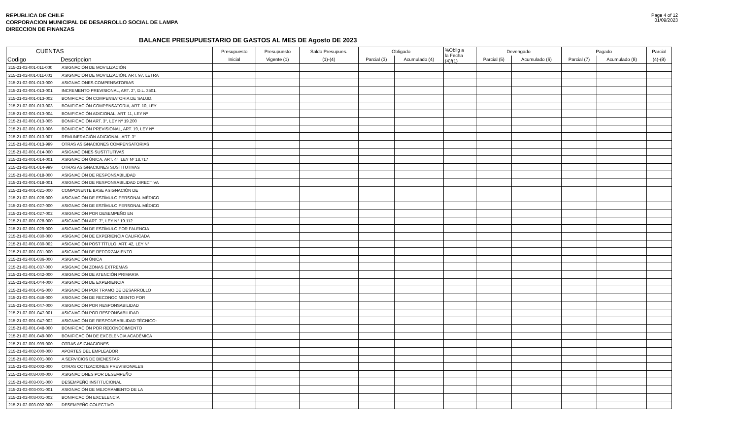Page 4 of 12
01/09/2023
REPUBLICA DE CHILE
CORPORACION MUNICIPAL DE DESARROLLO SOCIAL DE LAMPA
DIRECCION DE FINANZAS
BALANCE PRESUPUESTARIO DE GASTOS AL MES DE Agosto DE 2023
| CUENTAS | | Presupuesto | Presupuesto | Saldo Presupues. | Obligado | | %Oblig a la Fecha (4)/(1) | Devengado | | Pagado | | Parcial |
| --- | --- | --- | --- | --- | --- | --- | --- | --- | --- | --- | --- | --- |
| Codigo | Descripcion | Inicial | Vigente (1) | (1)-(4) | Parcial (3) | Acumulado (4) | | Parcial (5) | Acumulado (6) | Parcial (7) | Acumulado (8) | (4)-(8) |
| 215-21-02-001-011-000 | ASIGNACIÓN DE MOVILIZACIÓN | | | | | | | | | | | |
| 215-21-02-001-011-001 | ASIGNACIÓN DE MOVILIZACIÓN, ART. 97, LETRA | | | | | | | | | | | |
| 215-21-02-001-013-000 | ASIGNACIONES COMPENSATORIAS | | | | | | | | | | | |
| 215-21-02-001-013-001 | INCREMENTO PREVISIONAL, ART. 2°, D.L. 3501, | | | | | | | | | | | |
| 215-21-02-001-013-002 | BONIFICACIÓN COMPENSATORIA DE SALUD, | | | | | | | | | | | |
| 215-21-02-001-013-003 | BONIFICACIÓN COMPENSATORIA, ART. 10, LEY | | | | | | | | | | | |
| 215-21-02-001-013-004 | BONIFICACIÓN ADICIONAL, ART. 11, LEY Nº | | | | | | | | | | | |
| 215-21-02-001-013-005 | BONIFICACIÓN ART. 3°, LEY Nº 19.200 | | | | | | | | | | | |
| 215-21-02-001-013-006 | BONIFICACIÓN PREVISIONAL, ART. 19, LEY Nº | | | | | | | | | | | |
| 215-21-02-001-013-007 | REMUNERACIÓN ADICIONAL, ART. 3° | | | | | | | | | | | |
| 215-21-02-001-013-999 | OTRAS ASIGNACIONES COMPENSATORIAS | | | | | | | | | | | |
| 215-21-02-001-014-000 | ASIGNACIONES SUSTITUTIVAS | | | | | | | | | | | |
| 215-21-02-001-014-001 | ASIGNACIÓN ÚNICA, ART. 4°, LEY Nº 18.717 | | | | | | | | | | | |
| 215-21-02-001-014-999 | OTRAS ASIGNACIONES SUSTITUTIVAS | | | | | | | | | | | |
| 215-21-02-001-018-000 | ASIGNACIÓN DE RESPONSABILIDAD | | | | | | | | | | | |
| 215-21-02-001-018-001 | ASIGNACIÓN DE RESPONSABILIDAD DIRECTIVA | | | | | | | | | | | |
| 215-21-02-001-021-000 | COMPONENTE BASE ASIGNACIÓN DE | | | | | | | | | | | |
| 215-21-02-001-026-000 | ASIGNACIÓN DE ESTÍMULO PERSONAL MÉDICO | | | | | | | | | | | |
| 215-21-02-001-027-000 | ASIGNACIÓN DE ESTÍMULO PERSONAL MÉDICO | | | | | | | | | | | |
| 215-21-02-001-027-002 | ASIGNACIÓN POR DESEMPEÑO EN | | | | | | | | | | | |
| 215-21-02-001-028-000 | ASIGNACIÓN ART. 7°, LEY N° 19.112 | | | | | | | | | | | |
| 215-21-02-001-029-000 | ASIGNACIÓN DE ESTÍMULO POR FALENCIA | | | | | | | | | | | |
| 215-21-02-001-030-000 | ASIGNACIÓN DE EXPERIENCIA CALIFICADA | | | | | | | | | | | |
| 215-21-02-001-030-002 | ASIGNACIÓN POST TÍTULO, ART. 42, LEY N° | | | | | | | | | | | |
| 215-21-02-001-031-000 | ASIGNACIÓN DE REFORZAMIENTO | | | | | | | | | | | |
| 215-21-02-001-036-000 | ASIGNACIÓN ÚNICA | | | | | | | | | | | |
| 215-21-02-001-037-000 | ASIGNACIÓN ZONAS EXTREMAS | | | | | | | | | | | |
| 215-21-02-001-042-000 | ASIGNACIÓN DE ATENCIÓN PRIMARIA | | | | | | | | | | | |
| 215-21-02-001-044-000 | ASIGNACIÓN DE EXPERIENCIA | | | | | | | | | | | |
| 215-21-02-001-045-000 | ASIGNACIÓN POR TRAMO DE DESARROLLO | | | | | | | | | | | |
| 215-21-02-001-046-000 | ASIGNACIÓN DE RECONOCIMIENTO POR | | | | | | | | | | | |
| 215-21-02-001-047-000 | ASIGNACIÓN POR RESPONSABILIDAD | | | | | | | | | | | |
| 215-21-02-001-047-001 | ASIGNACIÓN POR RESPONSABILIDAD | | | | | | | | | | | |
| 215-21-02-001-047-002 | ASIGNACIÓN DE RESPONSABILIDAD TÉCNICO- | | | | | | | | | | | |
| 215-21-02-001-048-000 | BONIFICACIÓN POR RECONOCIMIENTO | | | | | | | | | | | |
| 215-21-02-001-049-000 | BONIFICACIÓN DE EXCELENCIA ACADÉMICA | | | | | | | | | | | |
| 215-21-02-001-999-000 | OTRAS ASIGNACIONES | | | | | | | | | | | |
| 215-21-02-002-000-000 | APORTES DEL EMPLEADOR | | | | | | | | | | | |
| 215-21-02-002-001-000 | A SERVICIOS DE BIENESTAR | | | | | | | | | | | |
| 215-21-02-002-002-000 | OTRAS COTIZACIONES PREVISIONALES | | | | | | | | | | | |
| 215-21-02-003-000-000 | ASIGNACIONES POR DESEMPEÑO | | | | | | | | | | | |
| 215-21-02-003-001-000 | DESEMPEÑO INSTITUCIONAL | | | | | | | | | | | |
| 215-21-02-003-001-001 | ASIGNACIÓN DE MEJORAMIENTO DE LA | | | | | | | | | | | |
| 215-21-02-003-001-002 | BONIFICACIÓN EXCELENCIA | | | | | | | | | | | |
| 215-21-02-003-002-000 | DESEMPEÑO COLECTIVO | | | | | | | | | | | |